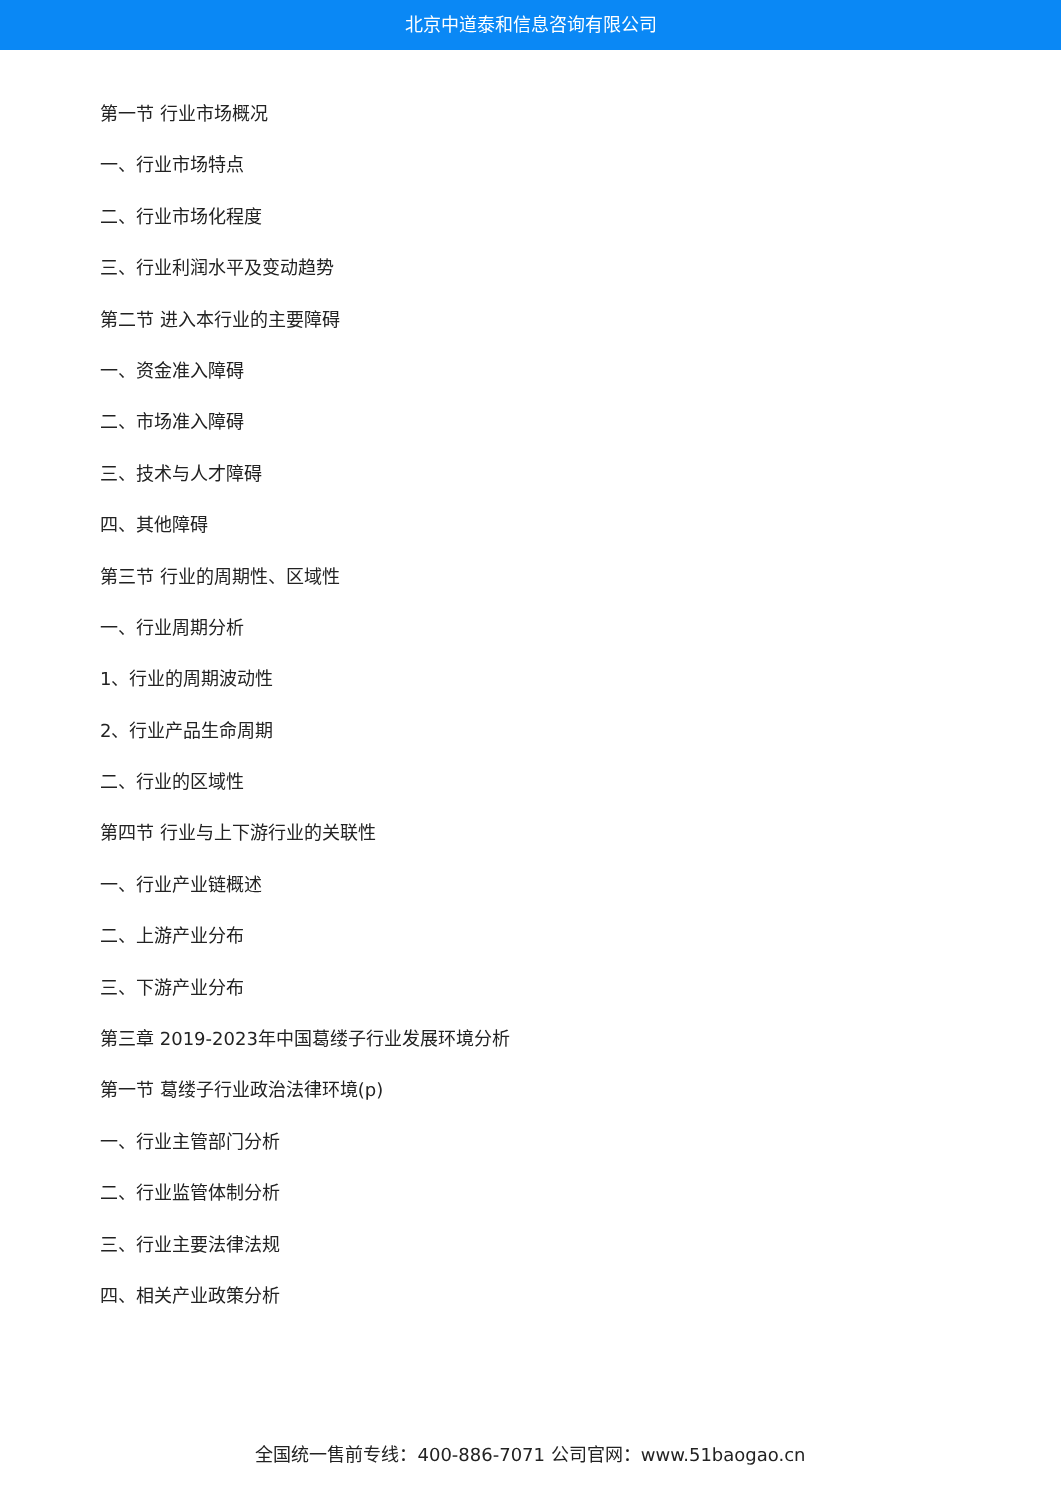北京中道泰和信息咨询有限公司
第一节 行业市场概况
一、行业市场特点
二、行业市场化程度
三、行业利润水平及变动趋势
第二节 进入本行业的主要障碍
一、资金准入障碍
二、市场准入障碍
三、技术与人才障碍
四、其他障碍
第三节 行业的周期性、区域性
一、行业周期分析
1、行业的周期波动性
2、行业产品生命周期
二、行业的区域性
第四节 行业与上下游行业的关联性
一、行业产业链概述
二、上游产业分布
三、下游产业分布
第三章 2019-2023年中国葛缕子行业发展环境分析
第一节 葛缕子行业政治法律环境(p)
一、行业主管部门分析
二、行业监管体制分析
三、行业主要法律法规
四、相关产业政策分析
全国统一售前专线：400-886-7071 公司官网：www.51baogao.cn